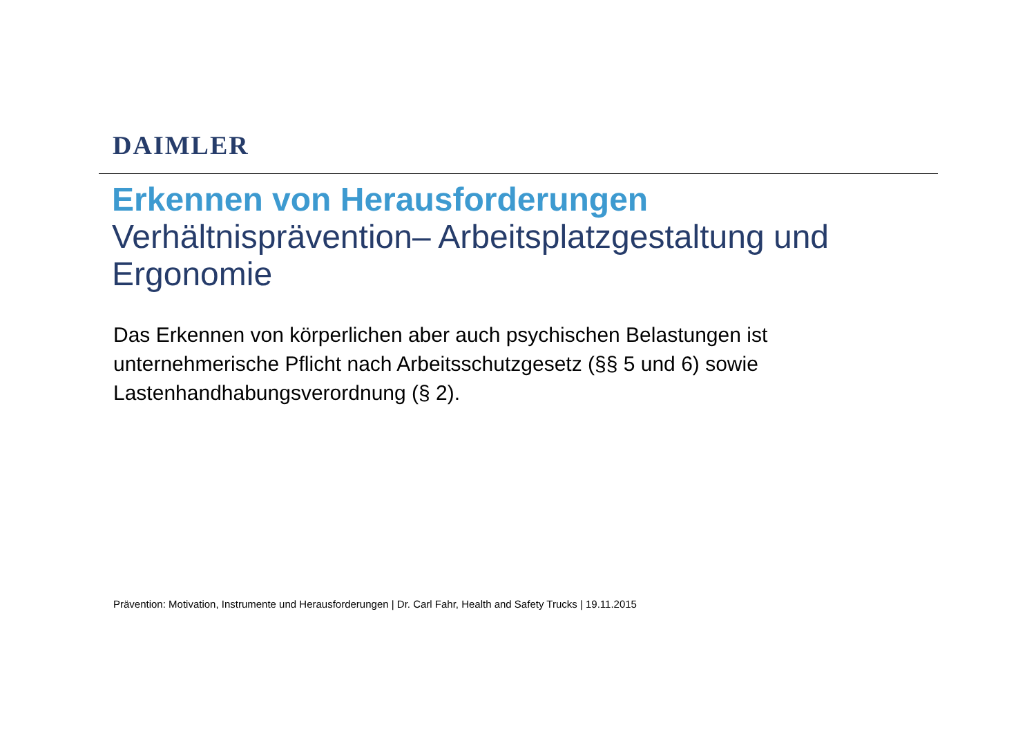DAIMLER
Erkennen von Herausforderungen
Verhältnisprävention– Arbeitsplatzgestaltung und Ergonomie
Das Erkennen von körperlichen aber auch psychischen Belastungen ist unternehmerische Pflicht nach Arbeitsschutzgesetz (§§ 5 und 6) sowie Lastenhandhabungsverordnung (§ 2).
Prävention: Motivation, Instrumente und Herausforderungen | Dr. Carl Fahr, Health and Safety Trucks | 19.11.2015